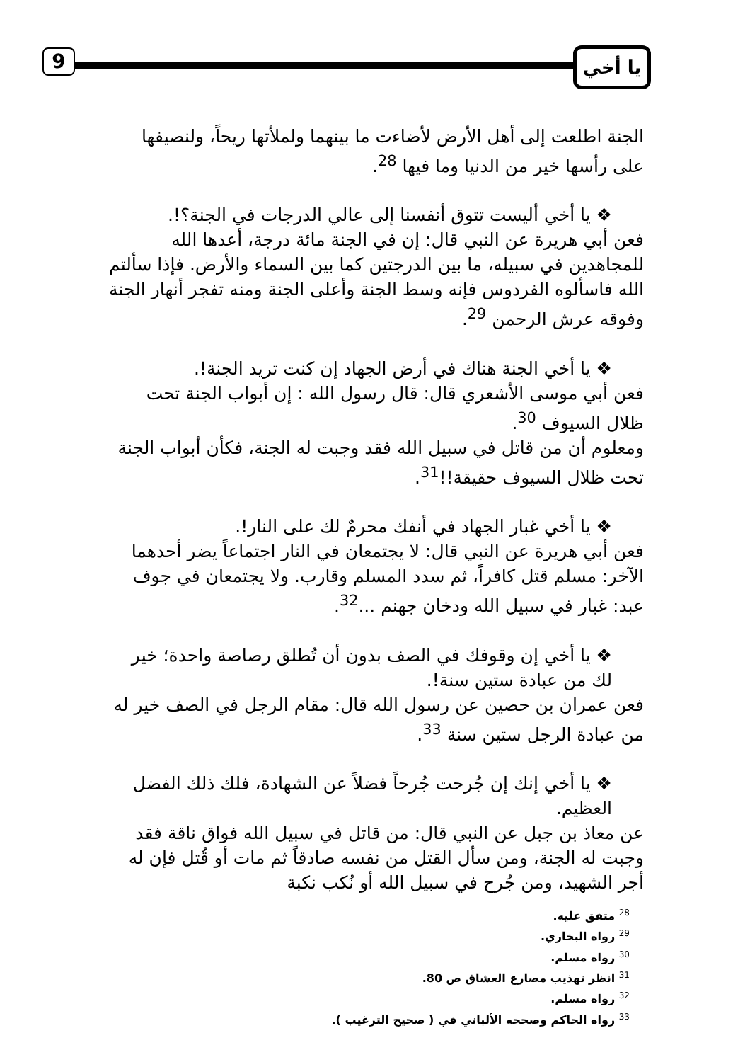9 يا أخي
الجنة اطلعت إلى أهل الأرض لأضاءت ما بينهما ولملأتها ريحاً، ولنصيفها على رأسها خير من الدنيا وما فيها <sup>28</sup>.
❖ يا أخي أليست تتوق أنفسنا إلى عالي الدرجات في الجنة؟!.
فعن أبي هريرة عن النبي قال: إن في الجنة مائة درجة، أعدها الله للمجاهدين في سبيله، ما بين الدرجتين كما بين السماء والأرض. فإذا سألتم الله فاسألوه الفردوس فإنه وسط الجنة وأعلى الجنة ومنه تفجر أنهار الجنة وفوقه عرش الرحمن <sup>29</sup>.
❖ يا أخي الجنة هناك في أرض الجهاد إن كنت تريد الجنة!.
فعن أبي موسى الأشعري قال: قال رسول الله : إن أبواب الجنة تحت ظلال السيوف <sup>30</sup>.
ومعلوم أن من قاتل في سبيل الله فقد وجبت له الجنة، فكأن أبواب الجنة تحت ظلال السيوف حقيقة!!<sup>31</sup>.
❖ يا أخي غبار الجهاد في أنفك محرمٌ لك على النار!.
فعن أبي هريرة عن النبي قال: لا يجتمعان في النار اجتماعاً يضر أحدهما الآخر: مسلم قتل كافراً، ثم سدد المسلم وقارب. ولا يجتمعان في جوف عبد: غبار في سبيل الله ودخان جهنم ...<sup>32</sup>.
❖ يا أخي إن وقوفك في الصف بدون أن تُطلق رصاصة واحدة؛ خير لك من عبادة ستين سنة!.
فعن عمران بن حصين عن رسول الله قال: مقام الرجل في الصف خير له من عبادة الرجل ستين سنة <sup>33</sup>.
❖ يا أخي إنك إن جُرحت جُرحاً فضلاً عن الشهادة، فلك ذلك الفضل العظيم.
عن معاذ بن جبل عن النبي قال: من قاتل في سبيل الله فواق ناقة فقد وجبت له الجنة، ومن سأل القتل من نفسه صادقاً ثم مات أو قُتل فإن له أجر الشهيد، ومن جُرح في سبيل الله أو نُكب نكبة
<sup>28</sup> متفق عليه.
<sup>29</sup> رواه البخاري.
<sup>30</sup> رواه مسلم.
<sup>31</sup> انظر تهذيب مصارع العشاق ص 80.
<sup>32</sup> رواه مسلم.
<sup>33</sup> رواه الحاكم وصححه الألباني في ( صحيح الترغيب ).